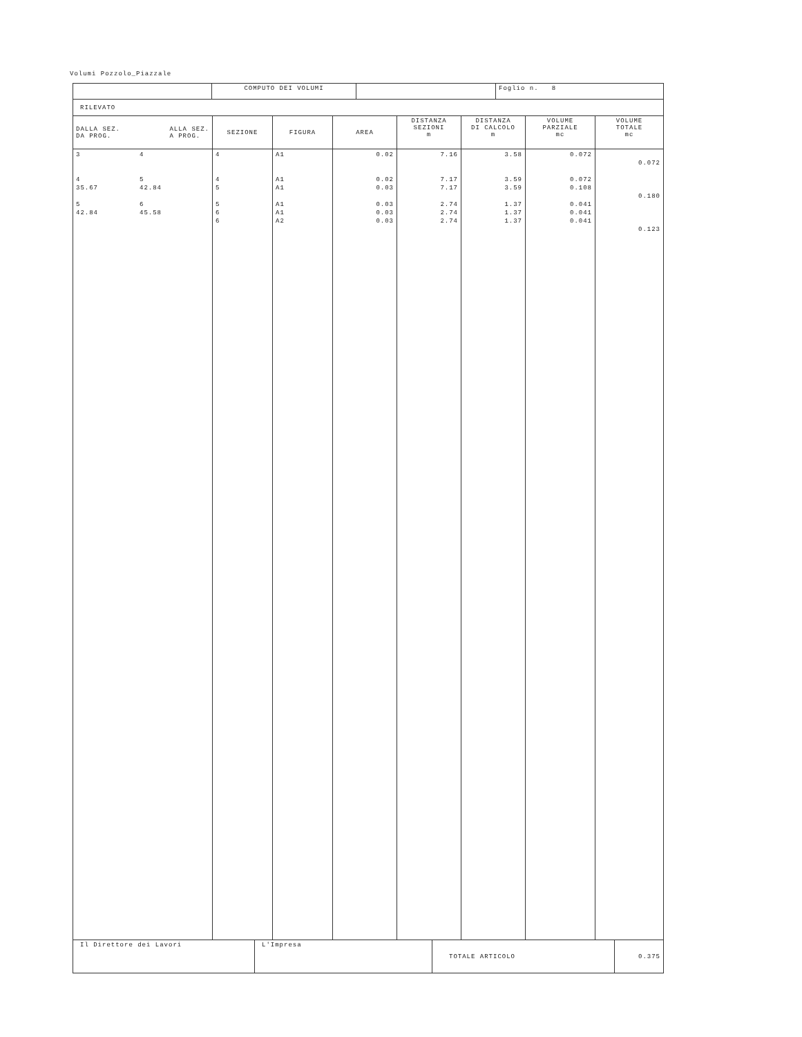Volumi Pozzolo_Piazzale
| | COMPUTO DEI VOLUMI | | Foglio n. 8 |
| RILEVATO | | | |
| DALLA SEZ. DA PROG. ALLA SEZ. A PROG. | SEZIONE | FIGURA | AREA | DISTANZA SEZIONI m | DISTANZA DI CALCOLO m | VOLUME PARZIALE mc | VOLUME TOTALE mc |
| --- | --- | --- | --- | --- | --- | --- | --- |
| 3 4 35.67 5 42.84 4 5 42.84 6 45.58 | 4 4 5 5 6 6 | A1 A1 A1 A1 A1 A2 | 0.02 0.02 0.03 0.03 0.03 0.03 | 7.16 7.17 7.17 2.74 2.74 2.74 | 3.58 3.59 3.59 1.37 1.37 1.37 | 0.072 0.072 0.108 0.041 0.041 0.041 | 0.072 0.180 0.123 |
| Il Direttore dei Lavori | L'Impresa | TOTALE ARTICOLO | 0.375 |